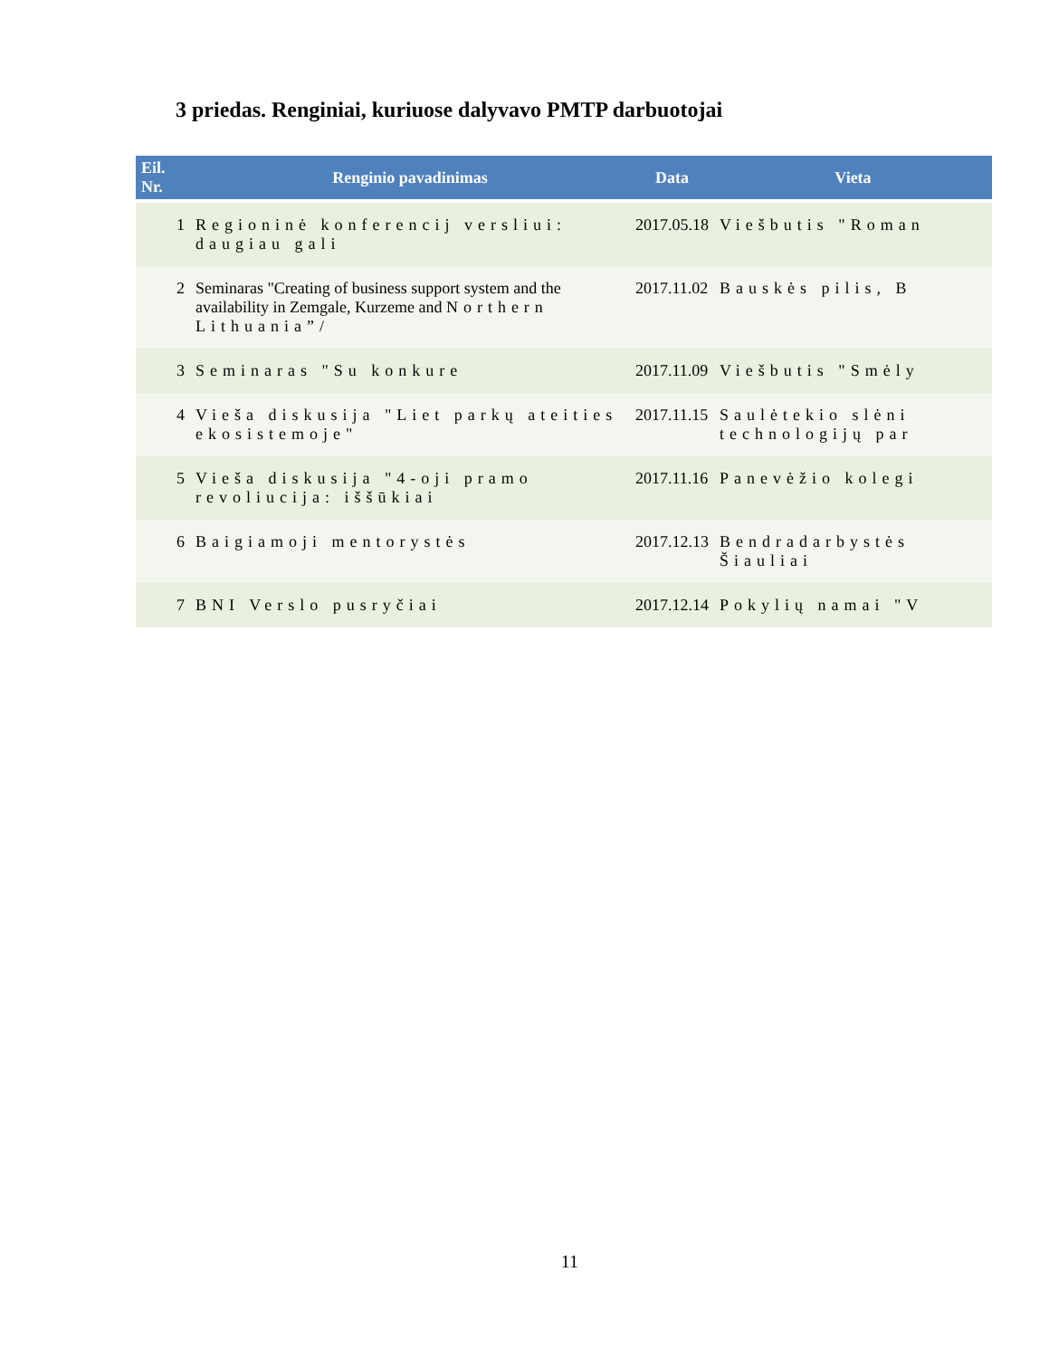3 priedas. Renginiai, kuriuose dalyvavo PMTP darbuotojai
| Eil. Nr. | Renginio pavadinimas | Data | Vieta |
| --- | --- | --- | --- |
| 1 | Regioninė konferencij versliui: daugiau gali | 2017.05.18 | Viešbutis "Roman |
| 2 | Seminaras "Creating of business support system and the availability in Zemgale, Kurzeme and Northern Lithuania”/ | 2017.11.02 | Bauskės pilis, B |
| 3 | Seminaras "Su konkure | 2017.11.09 | Viešbutis "Smėly |
| 4 | Vieša diskusija "Liet parkų ateities ekosistemoje" | 2017.11.15 | Saulėtekio slėni technologijų par |
| 5 | Vieša diskusija "4-oji pramo revoliucija: iššūkiai | 2017.11.16 | Panevėžio kolegi |
| 6 | Baigiamoji mentorystės | 2017.12.13 | Bendradarbystės Šiauliai |
| 7 | BNI Verslo pusryčiai | 2017.12.14 | Pokylių namai "V |
11